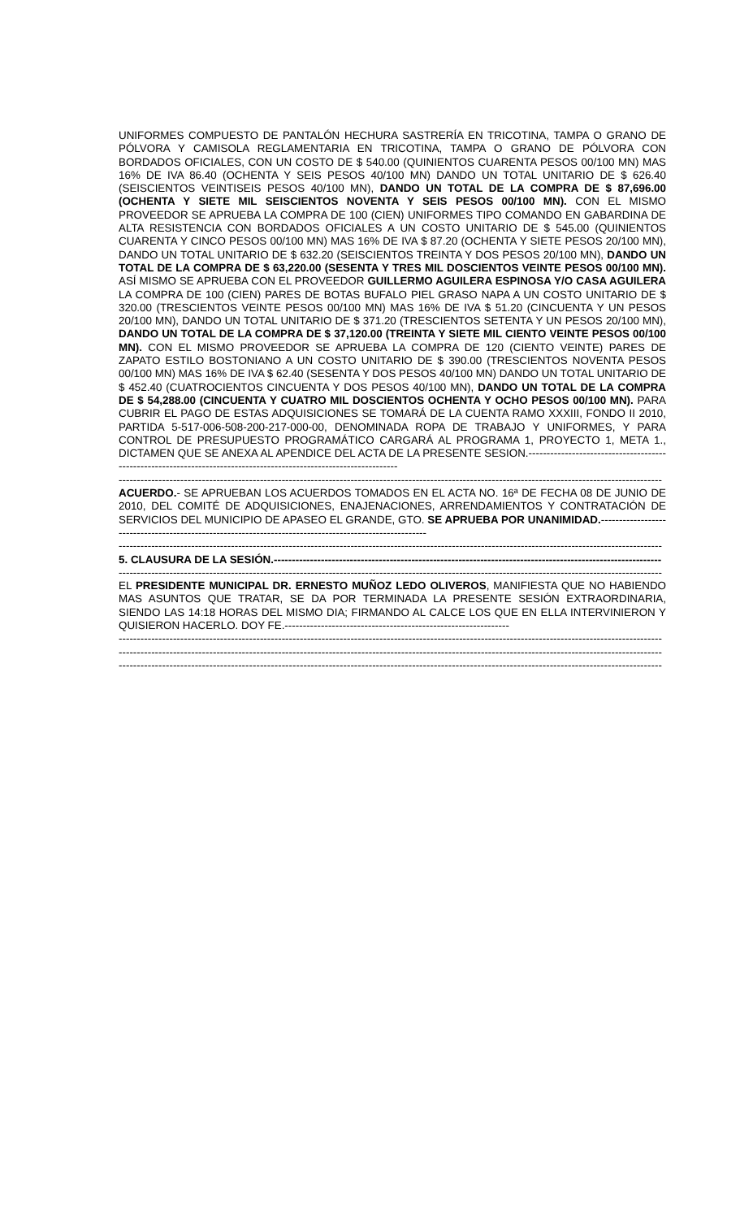UNIFORMES COMPUESTO DE PANTALÓN HECHURA SASTRERÍA EN TRICOTINA, TAMPA O GRANO DE PÓLVORA Y CAMISOLA REGLAMENTARIA EN TRICOTINA, TAMPA O GRANO DE PÓLVORA CON BORDADOS OFICIALES, CON UN COSTO DE $ 540.00 (QUINIENTOS CUARENTA PESOS 00/100 MN) MAS 16% DE IVA 86.40 (OCHENTA Y SEIS PESOS 40/100 MN) DANDO UN TOTAL UNITARIO DE $ 626.40 (SEISCIENTOS VEINTISEIS PESOS 40/100 MN), DANDO UN TOTAL DE LA COMPRA DE $ 87,696.00 (OCHENTA Y SIETE MIL SEISCIENTOS NOVENTA Y SEIS PESOS 00/100 MN). CON EL MISMO PROVEEDOR SE APRUEBA LA COMPRA DE 100 (CIEN) UNIFORMES TIPO COMANDO EN GABARDINA DE ALTA RESISTENCIA CON BORDADOS OFICIALES A UN COSTO UNITARIO DE $ 545.00 (QUINIENTOS CUARENTA Y CINCO PESOS 00/100 MN) MAS 16% DE IVA $ 87.20 (OCHENTA Y SIETE PESOS 20/100 MN), DANDO UN TOTAL UNITARIO DE $ 632.20 (SEISCIENTOS TREINTA Y DOS PESOS 20/100 MN), DANDO UN TOTAL DE LA COMPRA DE $ 63,220.00 (SESENTA Y TRES MIL DOSCIENTOS VEINTE PESOS 00/100 MN). ASÍ MISMO SE APRUEBA CON EL PROVEEDOR GUILLERMO AGUILERA ESPINOSA Y/O CASA AGUILERA LA COMPRA DE 100 (CIEN) PARES DE BOTAS BUFALO PIEL GRASO NAPA A UN COSTO UNITARIO DE $ 320.00 (TRESCIENTOS VEINTE PESOS 00/100 MN) MAS 16% DE IVA $ 51.20 (CINCUENTA Y UN PESOS 20/100 MN), DANDO UN TOTAL UNITARIO DE $ 371.20 (TRESCIENTOS SETENTA Y UN PESOS 20/100 MN), DANDO UN TOTAL DE LA COMPRA DE $ 37,120.00 (TREINTA Y SIETE MIL CIENTO VEINTE PESOS 00/100 MN). CON EL MISMO PROVEEDOR SE APRUEBA LA COMPRA DE 120 (CIENTO VEINTE) PARES DE ZAPATO ESTILO BOSTONIANO A UN COSTO UNITARIO DE $ 390.00 (TRESCIENTOS NOVENTA PESOS 00/100 MN) MAS 16% DE IVA $ 62.40 (SESENTA Y DOS PESOS 40/100 MN) DANDO UN TOTAL UNITARIO DE $ 452.40 (CUATROCIENTOS CINCUENTA Y DOS PESOS 40/100 MN), DANDO UN TOTAL DE LA COMPRA DE $ 54,288.00 (CINCUENTA Y CUATRO MIL DOSCIENTOS OCHENTA Y OCHO PESOS 00/100 MN). PARA CUBRIR EL PAGO DE ESTAS ADQUISICIONES SE TOMARÁ DE LA CUENTA RAMO XXXIII, FONDO II 2010, PARTIDA 5-517-006-508-200-217-000-00, DENOMINADA ROPA DE TRABAJO Y UNIFORMES, Y PARA CONTROL DE PRESUPUESTO PROGRAMÁTICO CARGARÁ AL PROGRAMA 1, PROYECTO 1, META 1., DICTAMEN QUE SE ANEXA AL APENDICE DEL ACTA DE LA PRESENTE SESION.-------------------------------------------------------------------------------------------------------------------
------------------------------------------------------------------------------------------------------------------------------------------------------
ACUERDO.- SE APRUEBAN LOS ACUERDOS TOMADOS EN EL ACTA NO. 16ª DE FECHA 08 DE JUNIO DE 2010, DEL COMITÉ DE ADQUISICIONES, ENAJENACIONES, ARRENDAMIENTOS Y CONTRATACIÓN DE SERVICIOS DEL MUNICIPIO DE APASEO EL GRANDE, GTO. SE APRUEBA POR UNANIMIDAD.-------------------------------------------------------------------------------------------------------
------------------------------------------------------------------------------------------------------------------------------------------------------
5. CLAUSURA DE LA SESIÓN.-----------------------------------------------------------------------------------------------------------
------------------------------------------------------------------------------------------------------------------------------------------------------
EL PRESIDENTE MUNICIPAL DR. ERNESTO MUÑOZ LEDO OLIVEROS, MANIFIESTA QUE NO HABIENDO MAS ASUNTOS QUE TRATAR, SE DA POR TERMINADA LA PRESENTE SESIÓN EXTRAORDINARIA, SIENDO LAS 14:18 HORAS DEL MISMO DIA; FIRMANDO AL CALCE LOS QUE EN ELLA INTERVINIERON Y QUISIERON HACERLO. DOY FE.--------------------------------------------------------------
------------------------------------------------------------------------------------------------------------------------------------------------------
------------------------------------------------------------------------------------------------------------------------------------------------------
------------------------------------------------------------------------------------------------------------------------------------------------------